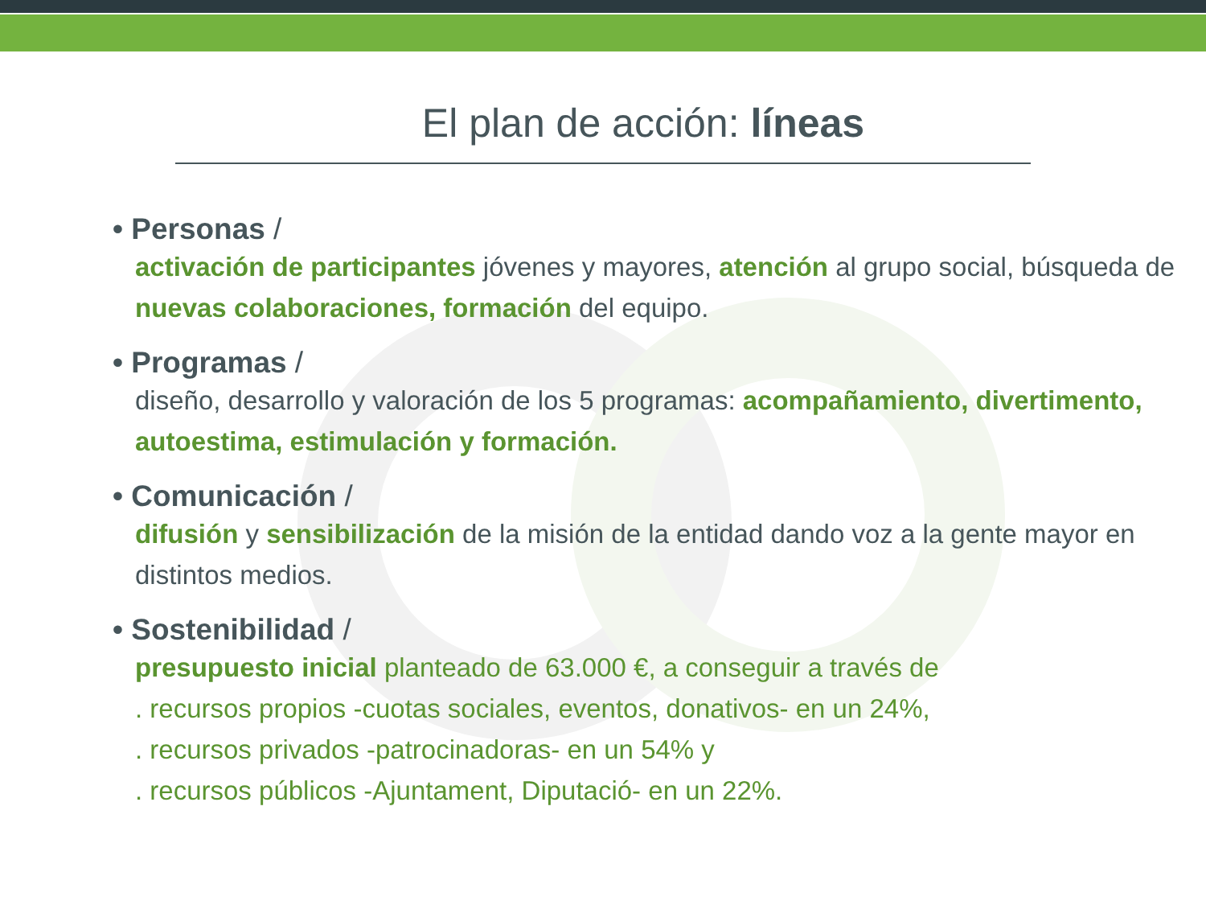El plan de acción: líneas
• Personas /
activación de participantes jóvenes y mayores, atención al grupo social, búsqueda de nuevas colaboraciones, formación del equipo.
• Programas /
diseño, desarrollo y valoración de los 5 programas: acompañamiento, divertimento, autoestima, estimulación y formación.
• Comunicación /
difusión y sensibilización de la misión de la entidad dando voz a la gente mayor en distintos medios.
• Sostenibilidad /
presupuesto inicial planteado de 63.000 €, a conseguir a través de
. recursos propios -cuotas sociales, eventos, donativos- en un 24%,
. recursos privados -patrocinadoras- en un 54% y
. recursos públicos -Ajuntament, Diputació- en un 22%.